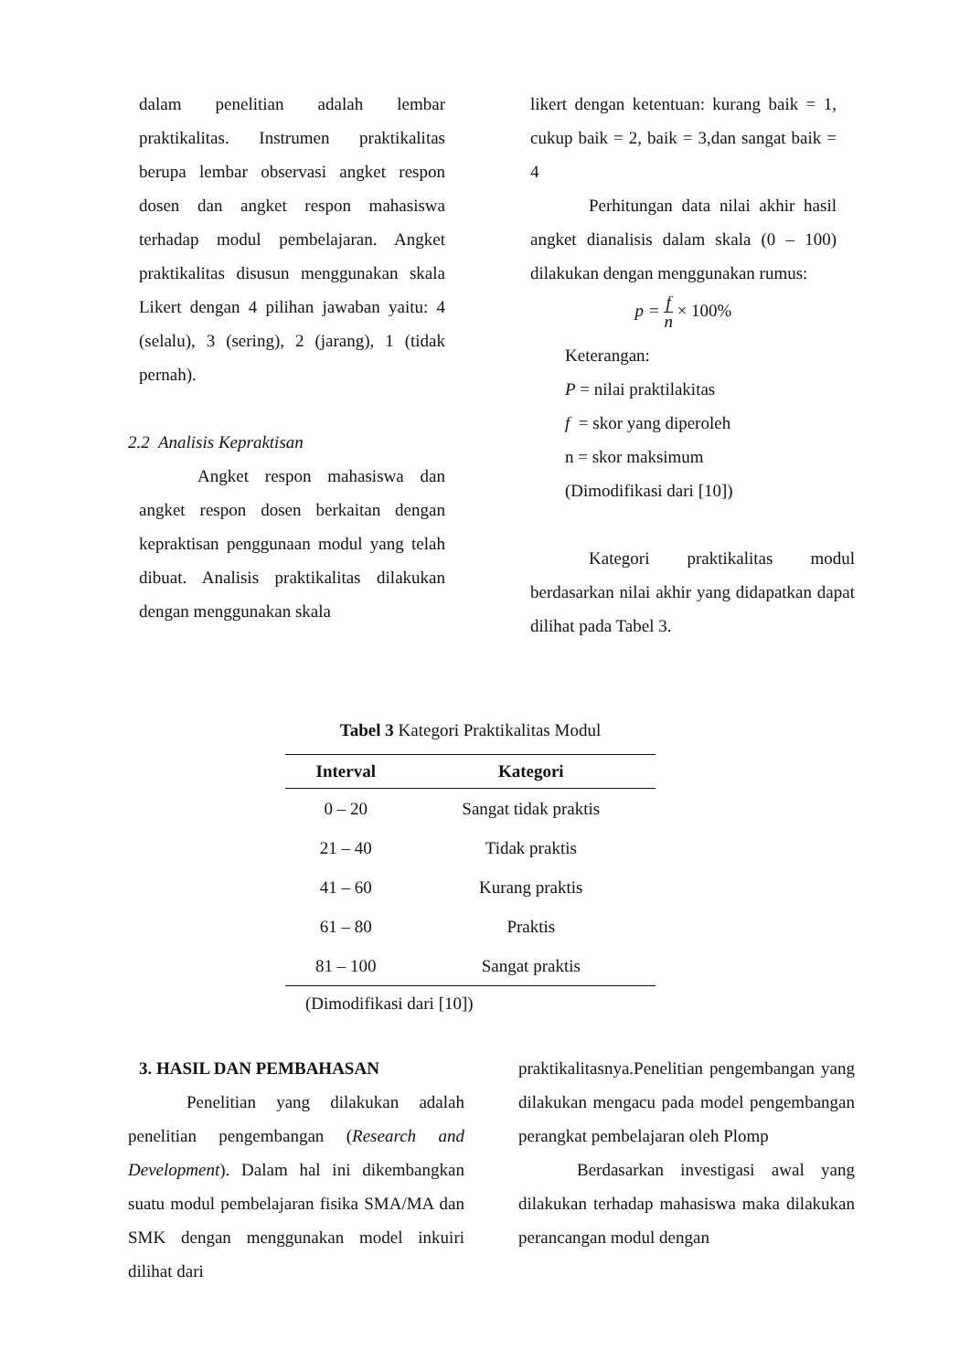dalam penelitian adalah lembar praktikalitas. Instrumen praktikalitas berupa lembar observasi angket respon dosen dan angket respon mahasiswa terhadap modul pembelajaran. Angket praktikalitas disusun menggunakan skala Likert dengan 4 pilihan jawaban yaitu: 4 (selalu), 3 (sering), 2 (jarang), 1 (tidak pernah).
2.2 Analisis Kepraktisan
Angket respon mahasiswa dan angket respon dosen berkaitan dengan kepraktisan penggunaan modul yang telah dibuat. Analisis praktikalitas dilakukan dengan menggunakan skala
likert dengan ketentuan: kurang baik = 1, cukup baik = 2, baik = 3,dan sangat baik = 4
Perhitungan data nilai akhir hasil angket dianalisis dalam skala (0 – 100) dilakukan dengan menggunakan rumus:
p = f n × 100%
Keterangan:
P = nilai praktilakitas
f = skor yang diperoleh
n = skor maksimum
(Dimodifikasi dari [10])
Kategori praktikalitas modul berdasarkan nilai akhir yang didapatkan dapat dilihat pada Tabel 3.
Tabel 3 Kategori Praktikalitas Modul
| Interval | Kategori |
| --- | --- |
| 0 – 20 | Sangat tidak praktis |
| 21 – 40 | Tidak praktis |
| 41 – 60 | Kurang praktis |
| 61 – 80 | Praktis |
| 81 – 100 | Sangat praktis |
(Dimodifikasi dari [10])
3. HASIL DAN PEMBAHASAN
Penelitian yang dilakukan adalah penelitian pengembangan (Research and Development). Dalam hal ini dikembangkan suatu modul pembelajaran fisika SMA/MA dan SMK dengan menggunakan model inkuiri dilihat dari
praktikalitasnya.Penelitian pengembangan yang dilakukan mengacu pada model pengembangan perangkat pembelajaran oleh Plomp
Berdasarkan investigasi awal yang dilakukan terhadap mahasiswa maka dilakukan perancangan modul dengan